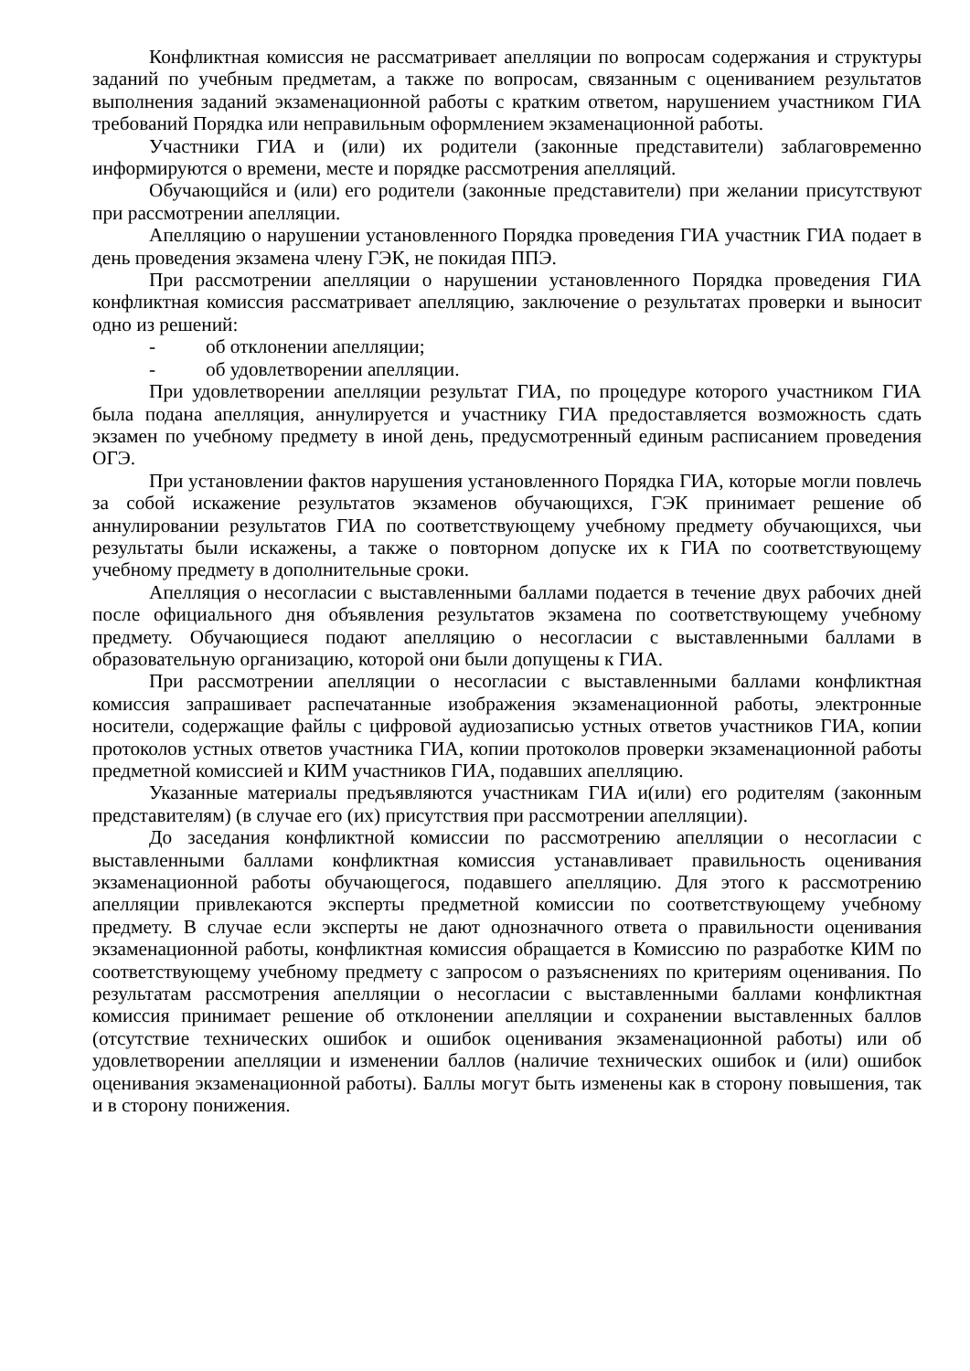Конфликтная комиссия не рассматривает апелляции по вопросам содержания и структуры заданий по учебным предметам, а также по вопросам, связанным с оцениванием результатов выполнения заданий экзаменационной работы с кратким ответом, нарушением участником ГИА требований Порядка или неправильным оформлением экзаменационной работы.
Участники ГИА и (или) их родители (законные представители) заблаговременно информируются о времени, месте и порядке рассмотрения апелляций.
Обучающийся и (или) его родители (законные представители) при желании присутствуют при рассмотрении апелляции.
Апелляцию о нарушении установленного Порядка проведения ГИА участник ГИА подает в день проведения экзамена члену ГЭК, не покидая ППЭ.
При рассмотрении апелляции о нарушении установленного Порядка проведения ГИА конфликтная комиссия рассматривает апелляцию, заключение о результатах проверки и выносит одно из решений:
- об отклонении апелляции;
- об удовлетворении апелляции.
При удовлетворении апелляции результат ГИА, по процедуре которого участником ГИА была подана апелляция, аннулируется и участнику ГИА предоставляется возможность сдать экзамен по учебному предмету в иной день, предусмотренный единым расписанием проведения ОГЭ.
При установлении фактов нарушения установленного Порядка ГИА, которые могли повлечь за собой искажение результатов экзаменов обучающихся, ГЭК принимает решение об аннулировании результатов ГИА по соответствующему учебному предмету обучающихся, чьи результаты были искажены, а также о повторном допуске их к ГИА по соответствующему учебному предмету в дополнительные сроки.
Апелляция о несогласии с выставленными баллами подается в течение двух рабочих дней после официального дня объявления результатов экзамена по соответствующему учебному предмету. Обучающиеся подают апелляцию о несогласии с выставленными баллами в образовательную организацию, которой они были допущены к ГИА.
При рассмотрении апелляции о несогласии с выставленными баллами конфликтная комиссия запрашивает распечатанные изображения экзаменационной работы, электронные носители, содержащие файлы с цифровой аудиозаписью устных ответов участников ГИА, копии протоколов устных ответов участника ГИА, копии протоколов проверки экзаменационной работы предметной комиссией и КИМ участников ГИА, подавших апелляцию.
Указанные материалы предъявляются участникам ГИА и(или) его родителям (законным представителям) (в случае его (их) присутствия при рассмотрении апелляции).
До заседания конфликтной комиссии по рассмотрению апелляции о несогласии с выставленными баллами конфликтная комиссия устанавливает правильность оценивания экзаменационной работы обучающегося, подавшего апелляцию. Для этого к рассмотрению апелляции привлекаются эксперты предметной комиссии по соответствующему учебному предмету. В случае если эксперты не дают однозначного ответа о правильности оценивания экзаменационной работы, конфликтная комиссия обращается в Комиссию по разработке КИМ по соответствующему учебному предмету с запросом о разъяснениях по критериям оценивания. По результатам рассмотрения апелляции о несогласии с выставленными баллами конфликтная комиссия принимает решение об отклонении апелляции и сохранении выставленных баллов (отсутствие технических ошибок и ошибок оценивания экзаменационной работы) или об удовлетворении апелляции и изменении баллов (наличие технических ошибок и (или) ошибок оценивания экзаменационной работы). Баллы могут быть изменены как в сторону повышения, так и в сторону понижения.